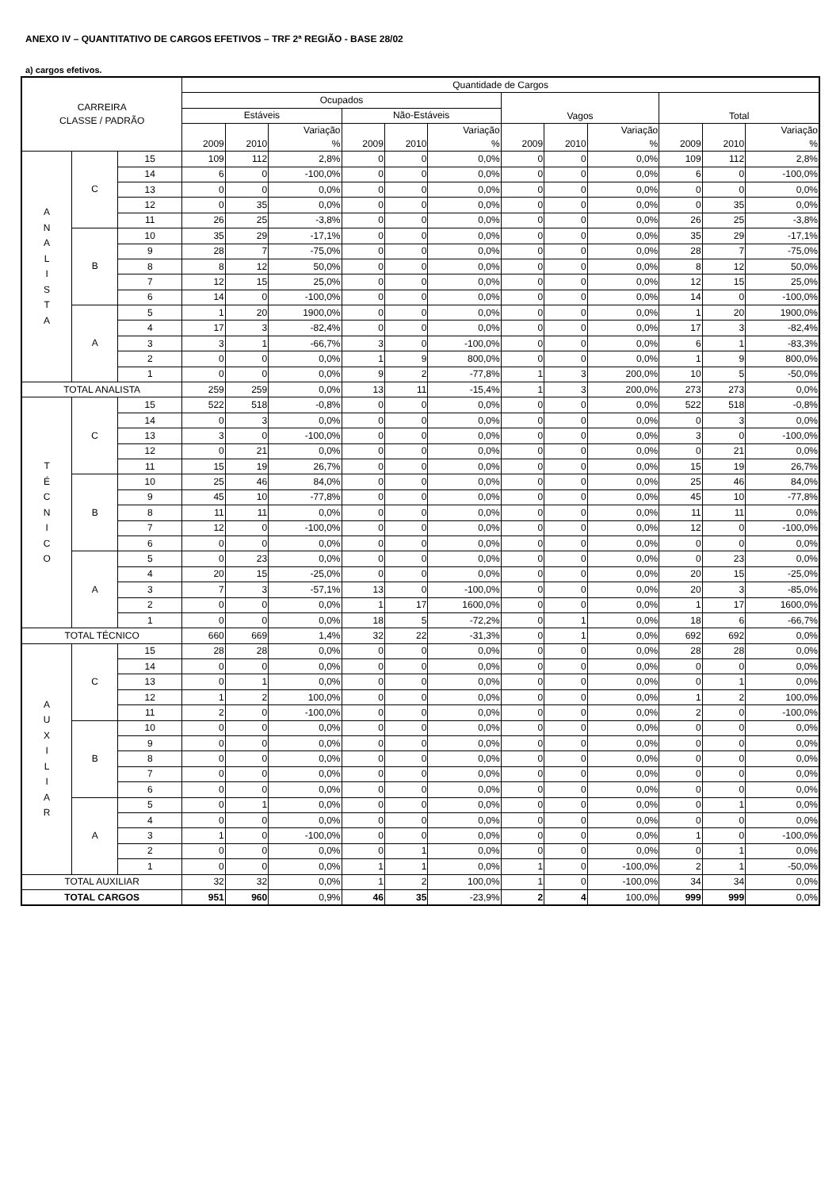ANEXO IV – QUANTITATIVO DE CARGOS EFETIVOS – TRF 2ª REGIÃO - BASE 28/02
a) cargos efetivos.
| CARREIRA CLASSE / PADRÃO | | | Quantidade de Cargos | | | | | | | | | | | |
| --- | --- | --- | --- | --- | --- | --- | --- | --- | --- | --- | --- | --- | --- | --- |
| | | | Ocupados | | | | | | Vagos | | | Total | | |
| | | | Estáveis | | | Não-Estáveis | | | | | | | | |
| | | | 2009 | 2010 | Variação % | 2009 | 2010 | Variação % | 2009 | 2010 | Variação % | 2009 | 2010 | Variação % |
| A N A L I S T A | C | 15 | 109 | 112 | 2,8% | 0 | 0 | 0,0% | 0 | 0 | 0,0% | 109 | 112 | 2,8% |
| | | 14 | 6 | 0 | -100,0% | 0 | 0 | 0,0% | 0 | 0 | 0,0% | 6 | 0 | -100,0% |
| | | 13 | 0 | 0 | 0,0% | 0 | 0 | 0,0% | 0 | 0 | 0,0% | 0 | 0 | 0,0% |
| | | 12 | 0 | 35 | 0,0% | 0 | 0 | 0,0% | 0 | 0 | 0,0% | 0 | 35 | 0,0% |
| | | 11 | 26 | 25 | -3,8% | 0 | 0 | 0,0% | 0 | 0 | 0,0% | 26 | 25 | -3,8% |
| | B | 10 | 35 | 29 | -17,1% | 0 | 0 | 0,0% | 0 | 0 | 0,0% | 35 | 29 | -17,1% |
| | | 9 | 28 | 7 | -75,0% | 0 | 0 | 0,0% | 0 | 0 | 0,0% | 28 | 7 | -75,0% |
| | | 8 | 8 | 12 | 50,0% | 0 | 0 | 0,0% | 0 | 0 | 0,0% | 8 | 12 | 50,0% |
| | | 7 | 12 | 15 | 25,0% | 0 | 0 | 0,0% | 0 | 0 | 0,0% | 12 | 15 | 25,0% |
| | | 6 | 14 | 0 | -100,0% | 0 | 0 | 0,0% | 0 | 0 | 0,0% | 14 | 0 | -100,0% |
| | A | 5 | 1 | 20 | 1900,0% | 0 | 0 | 0,0% | 0 | 0 | 0,0% | 1 | 20 | 1900,0% |
| | | 4 | 17 | 3 | -82,4% | 0 | 0 | 0,0% | 0 | 0 | 0,0% | 17 | 3 | -82,4% |
| | | 3 | 3 | 1 | -66,7% | 3 | 0 | -100,0% | 0 | 0 | 0,0% | 6 | 1 | -83,3% |
| | | 2 | 0 | 0 | 0,0% | 1 | 9 | 800,0% | 0 | 0 | 0,0% | 1 | 9 | 800,0% |
| | | 1 | 0 | 0 | 0,0% | 9 | 2 | -77,8% | 1 | 3 | 200,0% | 10 | 5 | -50,0% |
| TOTAL ANALISTA | | | 259 | 259 | 0,0% | 13 | 11 | -15,4% | 1 | 3 | 200,0% | 273 | 273 | 0,0% |
| T É C N I C O | C | 15 | 522 | 518 | -0,8% | 0 | 0 | 0,0% | 0 | 0 | 0,0% | 522 | 518 | -0,8% |
| | | 14 | 0 | 3 | 0,0% | 0 | 0 | 0,0% | 0 | 0 | 0,0% | 0 | 3 | 0,0% |
| | | 13 | 3 | 0 | -100,0% | 0 | 0 | 0,0% | 0 | 0 | 0,0% | 3 | 0 | -100,0% |
| | | 12 | 0 | 21 | 0,0% | 0 | 0 | 0,0% | 0 | 0 | 0,0% | 0 | 21 | 0,0% |
| | | 11 | 15 | 19 | 26,7% | 0 | 0 | 0,0% | 0 | 0 | 0,0% | 15 | 19 | 26,7% |
| | B | 10 | 25 | 46 | 84,0% | 0 | 0 | 0,0% | 0 | 0 | 0,0% | 25 | 46 | 84,0% |
| | | 9 | 45 | 10 | -77,8% | 0 | 0 | 0,0% | 0 | 0 | 0,0% | 45 | 10 | -77,8% |
| | | 8 | 11 | 11 | 0,0% | 0 | 0 | 0,0% | 0 | 0 | 0,0% | 11 | 11 | 0,0% |
| | | 7 | 12 | 0 | -100,0% | 0 | 0 | 0,0% | 0 | 0 | 0,0% | 12 | 0 | -100,0% |
| | | 6 | 0 | 0 | 0,0% | 0 | 0 | 0,0% | 0 | 0 | 0,0% | 0 | 0 | 0,0% |
| | A | 5 | 0 | 23 | 0,0% | 0 | 0 | 0,0% | 0 | 0 | 0,0% | 0 | 23 | 0,0% |
| | | 4 | 20 | 15 | -25,0% | 0 | 0 | 0,0% | 0 | 0 | 0,0% | 20 | 15 | -25,0% |
| | | 3 | 7 | 3 | -57,1% | 13 | 0 | -100,0% | 0 | 0 | 0,0% | 20 | 3 | -85,0% |
| | | 2 | 0 | 0 | 0,0% | 1 | 17 | 1600,0% | 0 | 0 | 0,0% | 1 | 17 | 1600,0% |
| | | 1 | 0 | 0 | 0,0% | 18 | 5 | -72,2% | 0 | 1 | 0,0% | 18 | 6 | -66,7% |
| TOTAL TÉCNICO | | | 660 | 669 | 1,4% | 32 | 22 | -31,3% | 0 | 1 | 0,0% | 692 | 692 | 0,0% |
| A U X I L I A R | C | 15 | 28 | 28 | 0,0% | 0 | 0 | 0,0% | 0 | 0 | 0,0% | 28 | 28 | 0,0% |
| | | 14 | 0 | 0 | 0,0% | 0 | 0 | 0,0% | 0 | 0 | 0,0% | 0 | 0 | 0,0% |
| | | 13 | 0 | 1 | 0,0% | 0 | 0 | 0,0% | 0 | 0 | 0,0% | 0 | 1 | 0,0% |
| | | 12 | 1 | 2 | 100,0% | 0 | 0 | 0,0% | 0 | 0 | 0,0% | 1 | 2 | 100,0% |
| | | 11 | 2 | 0 | -100,0% | 0 | 0 | 0,0% | 0 | 0 | 0,0% | 2 | 0 | -100,0% |
| | B | 10 | 0 | 0 | 0,0% | 0 | 0 | 0,0% | 0 | 0 | 0,0% | 0 | 0 | 0,0% |
| | | 9 | 0 | 0 | 0,0% | 0 | 0 | 0,0% | 0 | 0 | 0,0% | 0 | 0 | 0,0% |
| | | 8 | 0 | 0 | 0,0% | 0 | 0 | 0,0% | 0 | 0 | 0,0% | 0 | 0 | 0,0% |
| | | 7 | 0 | 0 | 0,0% | 0 | 0 | 0,0% | 0 | 0 | 0,0% | 0 | 0 | 0,0% |
| | | 6 | 0 | 0 | 0,0% | 0 | 0 | 0,0% | 0 | 0 | 0,0% | 0 | 0 | 0,0% |
| | A | 5 | 0 | 1 | 0,0% | 0 | 0 | 0,0% | 0 | 0 | 0,0% | 0 | 1 | 0,0% |
| | | 4 | 0 | 0 | 0,0% | 0 | 0 | 0,0% | 0 | 0 | 0,0% | 0 | 0 | 0,0% |
| | | 3 | 1 | 0 | -100,0% | 0 | 0 | 0,0% | 0 | 0 | 0,0% | 1 | 0 | -100,0% |
| | | 2 | 0 | 0 | 0,0% | 0 | 1 | 0,0% | 0 | 0 | 0,0% | 0 | 1 | 0,0% |
| | | 1 | 0 | 0 | 0,0% | 1 | 1 | 0,0% | 1 | 0 | -100,0% | 2 | 1 | -50,0% |
| TOTAL AUXILIAR | | | 32 | 32 | 0,0% | 1 | 2 | 100,0% | 1 | 0 | -100,0% | 34 | 34 | 0,0% |
| TOTAL CARGOS | | | 951 | 960 | 0,9% | 46 | 35 | -23,9% | 2 | 4 | 100,0% | 999 | 999 | 0,0% |